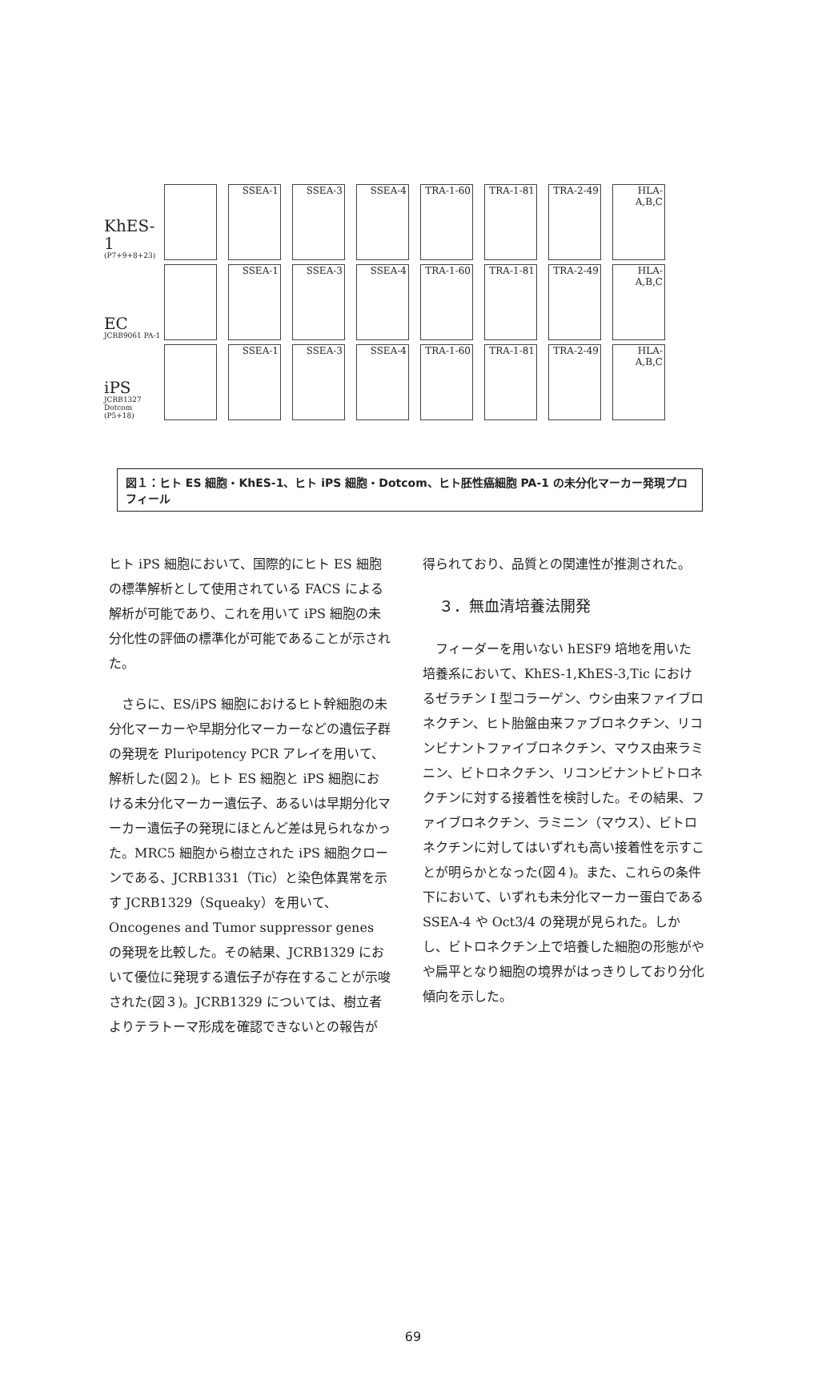KhES-1
(P7+9+8+23)
SSEA-1
SSEA-3
SSEA-4
TRA-1-60
TRA-1-81
TRA-2-49
HLA-A,B,C
EC
JCRB9061 PA-1
SSEA-1
SSEA-3
SSEA-4
TRA-1-60
TRA-1-81
TRA-2-49
HLA-A,B,C
iPS
JCRB1327 Dotcom (P5+18)
SSEA-1
SSEA-3
SSEA-4
TRA-1-60
TRA-1-81
TRA-2-49
HLA-A,B,C
図１：ヒト ES 細胞・KhES-1、ヒト iPS 細胞・Dotcom、ヒト胚性癌細胞 PA-1 の未分化マーカー発現プロフィール
ヒト iPS 細胞において、国際的にヒト ES 細胞の標準解析として使用されている FACS による解析が可能であり、これを用いて iPS 細胞の未分化性の評価の標準化が可能であることが示された。
　さらに、ES/iPS 細胞におけるヒト幹細胞の未分化マーカーや早期分化マーカーなどの遺伝子群の発現を Pluripotency PCR アレイを用いて、解析した(図２)。ヒト ES 細胞と iPS 細胞における未分化マーカー遺伝子、あるいは早期分化マーカー遺伝子の発現にほとんど差は見られなかった。MRC5 細胞から樹立された iPS 細胞クローンである、JCRB1331（Tic）と染色体異常を示す JCRB1329（Squeaky）を用いて、Oncogenes and Tumor suppressor genes の発現を比較した。その結果、JCRB1329 において優位に発現する遺伝子が存在することが示唆された(図３)。JCRB1329 については、樹立者よりテラトーマ形成を確認できないとの報告が
得られており、品質との関連性が推測された。
３．無血清培養法開発
　フィーダーを用いない hESF9 培地を用いた培養系において、KhES-1,KhES-3,Tic におけるゼラチン I 型コラーゲン、ウシ由来ファイブロネクチン、ヒト胎盤由来ファブロネクチン、リコンビナントファイブロネクチン、マウス由来ラミニン、ビトロネクチン、リコンビナントビトロネクチンに対する接着性を検討した。その結果、ファイブロネクチン、ラミニン（マウス）、ビトロネクチンに対してはいずれも高い接着性を示すことが明らかとなった(図４)。また、これらの条件下において、いずれも未分化マーカー蛋白である SSEA-4 や Oct3/4 の発現が見られた。しかし、ビトロネクチン上で培養した細胞の形態がやや扁平となり細胞の境界がはっきりしており分化傾向を示した。
69